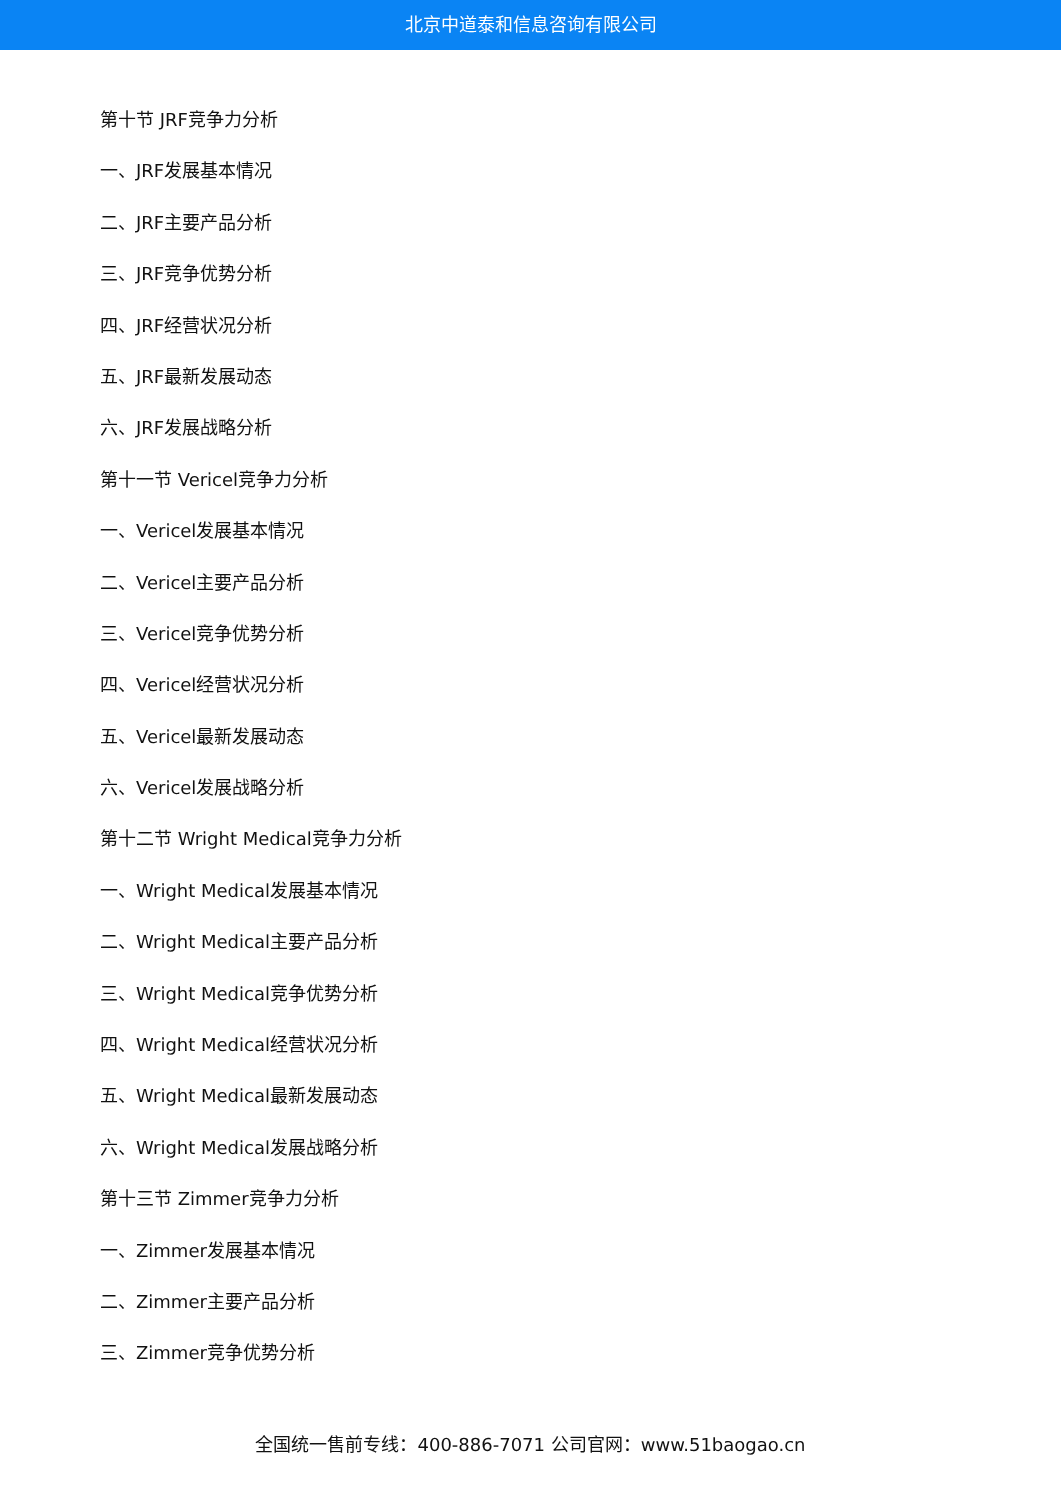北京中道泰和信息咨询有限公司
第十节 JRF竞争力分析
一、JRF发展基本情况
二、JRF主要产品分析
三、JRF竞争优势分析
四、JRF经营状况分析
五、JRF最新发展动态
六、JRF发展战略分析
第十一节 Vericel竞争力分析
一、Vericel发展基本情况
二、Vericel主要产品分析
三、Vericel竞争优势分析
四、Vericel经营状况分析
五、Vericel最新发展动态
六、Vericel发展战略分析
第十二节 Wright Medical竞争力分析
一、Wright Medical发展基本情况
二、Wright Medical主要产品分析
三、Wright Medical竞争优势分析
四、Wright Medical经营状况分析
五、Wright Medical最新发展动态
六、Wright Medical发展战略分析
第十三节 Zimmer竞争力分析
一、Zimmer发展基本情况
二、Zimmer主要产品分析
三、Zimmer竞争优势分析
全国统一售前专线：400-886-7071 公司官网：www.51baogao.cn